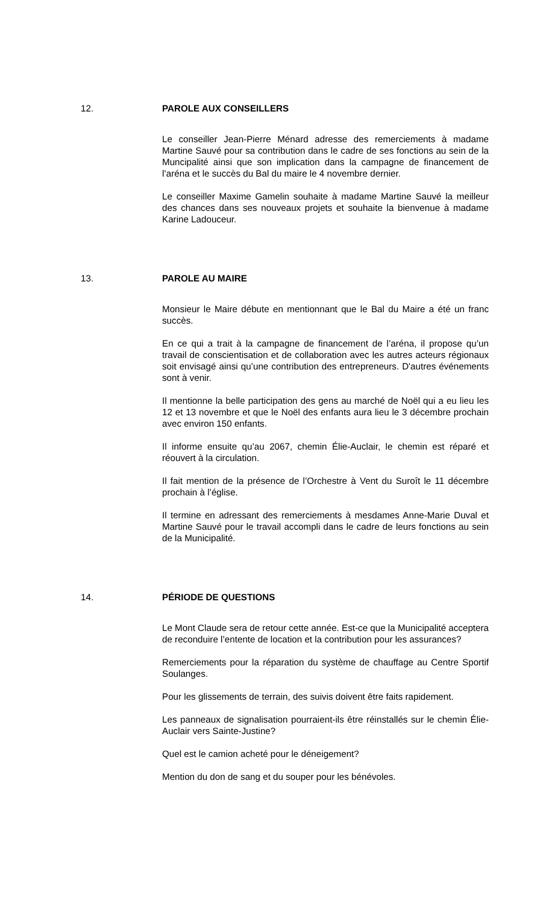12. PAROLE AUX CONSEILLERS
Le conseiller Jean-Pierre Ménard adresse des remerciements à madame Martine Sauvé pour sa contribution dans le cadre de ses fonctions au sein de la Muncipalité ainsi que son implication dans la campagne de financement de l’aréna et le succès du Bal du maire le 4 novembre dernier.
Le conseiller Maxime Gamelin souhaite à madame Martine Sauvé la meilleur des chances dans ses nouveaux projets et souhaite la bienvenue à madame Karine Ladouceur.
13. PAROLE AU MAIRE
Monsieur le Maire débute en mentionnant que le Bal du Maire a été un franc succès.
En ce qui a trait à la campagne de financement de l’aréna, il propose qu’un travail de conscientisation et de collaboration avec les autres acteurs régionaux soit envisagé ainsi qu’une contribution des entrepreneurs. D'autres événements sont à venir.
Il mentionne la belle participation des gens au marché de Noël qui a eu lieu les 12 et 13 novembre et que le Noël des enfants aura lieu le 3 décembre prochain avec environ 150 enfants.
Il informe ensuite qu’au 2067, chemin Élie-Auclair, le chemin est réparé et réouvert à la circulation.
Il fait mention de la présence de l’Orchestre à Vent du Suroît le 11 décembre prochain à l’église.
Il termine en adressant des remerciements à mesdames Anne-Marie Duval et Martine Sauvé pour le travail accompli dans le cadre de leurs fonctions au sein de la Municipalité.
14. PÉRIODE DE QUESTIONS
Le Mont Claude sera de retour cette année. Est-ce que la Municipalité acceptera de reconduire l’entente de location et la contribution pour les assurances?
Remerciements pour la réparation du système de chauffage au Centre Sportif Soulanges.
Pour les glissements de terrain, des suivis doivent être faits rapidement.
Les panneaux de signalisation pourraient-ils être réinstallés sur le chemin Élie-Auclair vers Sainte-Justine?
Quel est le camion acheté pour le déneigement?
Mention du don de sang et du souper pour les bénévoles.